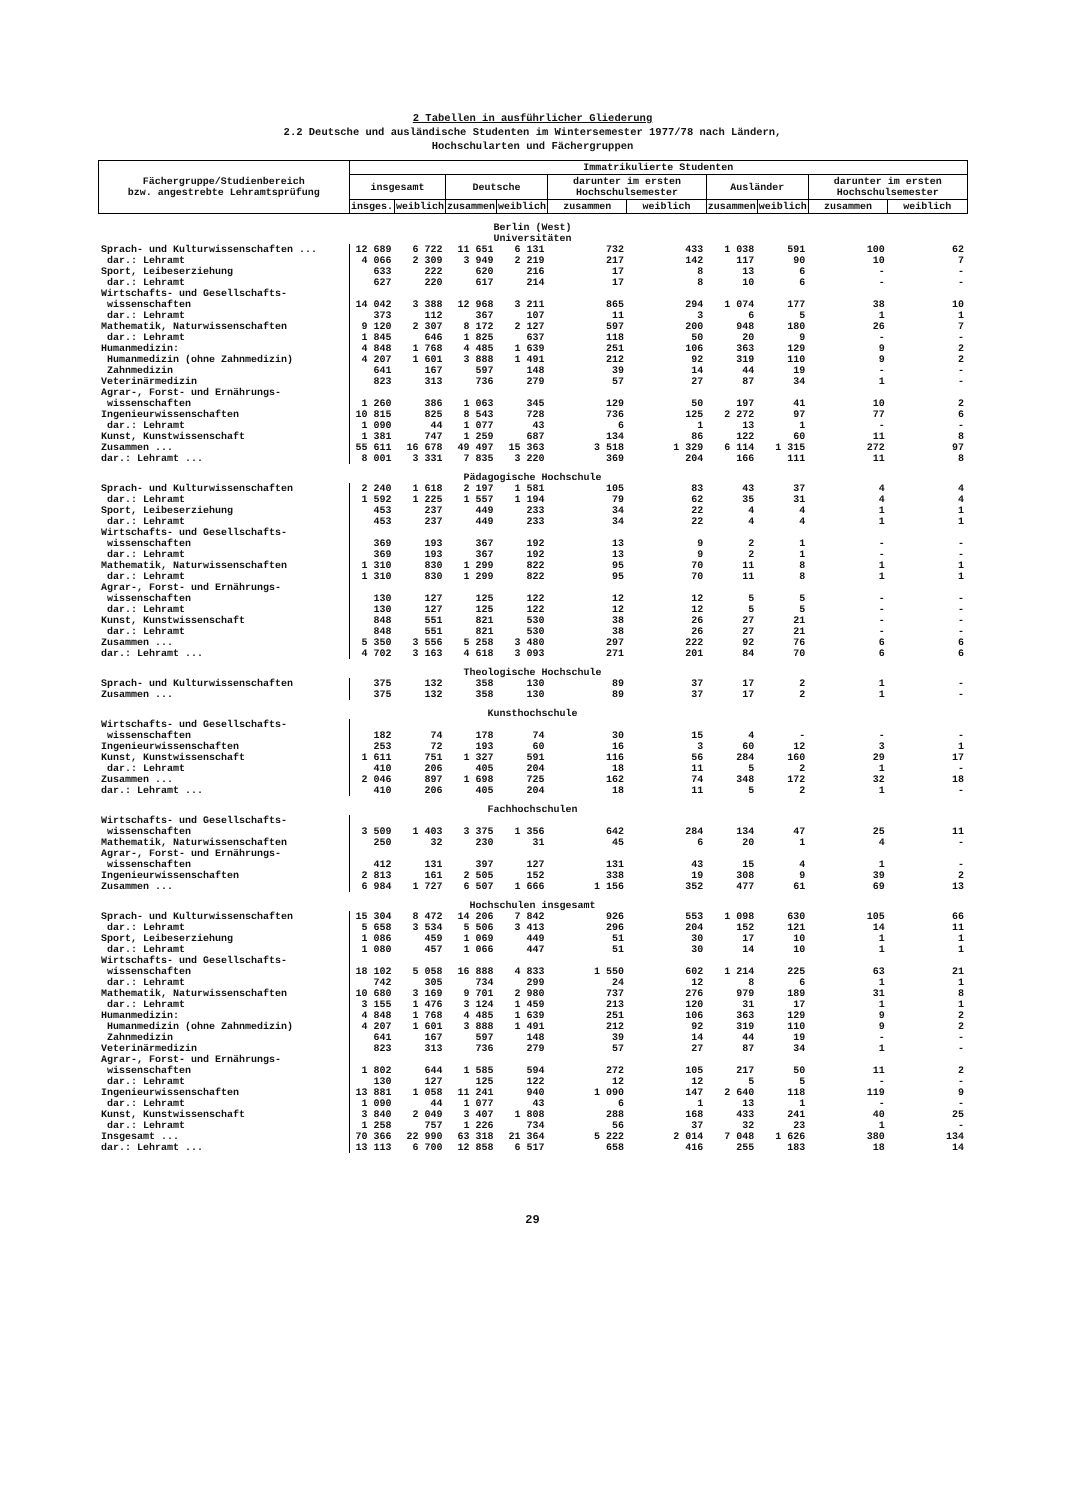2 Tabellen in ausführlicher Gliederung
2.2 Deutsche und ausländische Studenten im Wintersemester 1977/78 nach Ländern,
Hochschularten und Fächergruppen
| Fächergruppe/Studienbereich bzw. angestrebte Lehramtsprüfung | Immatrikulierte Studenten | | | | | | | | | |
| --- | --- | --- | --- | --- | --- | --- | --- | --- | --- | --- |
| | insgesamt | | Deutsche | | darunter im ersten Hochschulsemester | | Ausländer | | darunter im ersten Hochschulsemester | |
| | insges. | weiblich | zusammen | weiblich | zusammen | weiblich | zusammen | weiblich | zusammen | weiblich |
| Berlin (West) Universitäten | | | | | | | | | | |
| Sprach- und Kulturwissenschaften ... | 12 689 | 6 722 | 11 651 | 6 131 | 732 | 433 | 1 038 | 591 | 100 | 62 |
| dar.: Lehramt | 4 066 | 2 309 | 3 949 | 2 219 | 217 | 142 | 117 | 90 | 10 | 7 |
| Sport, Leibeserziehung | 633 | 222 | 620 | 216 | 17 | 8 | 13 | 6 | - | - |
| dar.: Lehramt | 627 | 220 | 617 | 214 | 17 | 8 | 10 | 6 | - | - |
| Wirtschafts- und Gesellschafts- wissenschaften | 14 042 | 3 388 | 12 968 | 3 211 | 865 | 294 | 1 074 | 177 | 38 | 10 |
| dar.: Lehramt | 373 | 112 | 367 | 107 | 11 | 3 | 6 | 5 | 1 | 1 |
| Mathematik, Naturwissenschaften | 9 120 | 2 307 | 8 172 | 2 127 | 597 | 200 | 948 | 180 | 26 | 7 |
| dar.: Lehramt | 1 845 | 646 | 1 825 | 637 | 118 | 50 | 20 | 9 | - | - |
| Humanmedizin: | 4 848 | 1 768 | 4 485 | 1 639 | 251 | 106 | 363 | 129 | 9 | 2 |
| Humanmedizin (ohne Zahnmedizin) | 4 207 | 1 601 | 3 888 | 1 491 | 212 | 92 | 319 | 110 | 9 | 2 |
| Zahnmedizin | 641 | 167 | 597 | 148 | 39 | 14 | 44 | 19 | - | - |
| Veterinärmedizin | 823 | 313 | 736 | 279 | 57 | 27 | 87 | 34 | 1 | - |
| Agrar-, Forst- und Ernährungs- wissenschaften | 1 260 | 386 | 1 063 | 345 | 129 | 50 | 197 | 41 | 10 | 2 |
| Ingenieurwissenschaften | 10 815 | 825 | 8 543 | 728 | 736 | 125 | 2 272 | 97 | 77 | 6 |
| dar.: Lehramt | 1 090 | 44 | 1 077 | 43 | 6 | 1 | 13 | 1 | - | - |
| Kunst, Kunstwissenschaft | 1 381 | 747 | 1 259 | 687 | 134 | 86 | 122 | 60 | 11 | 8 |
| Zusammen ... | 55 611 | 16 678 | 49 497 | 15 363 | 3 518 | 1 329 | 6 114 | 1 315 | 272 | 97 |
| dar.: Lehramt ... | 8 001 | 3 331 | 7 835 | 3 220 | 369 | 204 | 166 | 111 | 11 | 8 |
| Pädagogische Hochschule | | | | | | | | | | |
| Sprach- und Kulturwissenschaften | 2 240 | 1 618 | 2 197 | 1 581 | 105 | 83 | 43 | 37 | 4 | 4 |
| dar.: Lehramt | 1 592 | 1 225 | 1 557 | 1 194 | 79 | 62 | 35 | 31 | 4 | 4 |
| Sport, Leibeserziehung | 453 | 237 | 449 | 233 | 34 | 22 | 4 | 4 | 1 | 1 |
| dar.: Lehramt | 453 | 237 | 449 | 233 | 34 | 22 | 4 | 4 | 1 | 1 |
| Wirtschafts- und Gesellschafts- wissenschaften | 369 | 193 | 367 | 192 | 13 | 9 | 2 | 1 | - | - |
| dar.: Lehramt | 369 | 193 | 367 | 192 | 13 | 9 | 2 | 1 | - | - |
| Mathematik, Naturwissenschaften | 1 310 | 830 | 1 299 | 822 | 95 | 70 | 11 | 8 | 1 | 1 |
| dar.: Lehramt | 1 310 | 830 | 1 299 | 822 | 95 | 70 | 11 | 8 | 1 | 1 |
| Agrar-, Forst- und Ernährungs- wissenschaften | 130 | 127 | 125 | 122 | 12 | 12 | 5 | 5 | - | - |
| dar.: Lehramt | 130 | 127 | 125 | 122 | 12 | 12 | 5 | 5 | - | - |
| Kunst, Kunstwissenschaft | 848 | 551 | 821 | 530 | 38 | 26 | 27 | 21 | - | - |
| dar.: Lehramt | 848 | 551 | 821 | 530 | 38 | 26 | 27 | 21 | - | - |
| Zusammen ... | 5 350 | 3 556 | 5 258 | 3 480 | 297 | 222 | 92 | 76 | 6 | 6 |
| dar.: Lehramt ... | 4 702 | 3 163 | 4 618 | 3 093 | 271 | 201 | 84 | 70 | 6 | 6 |
| Theologische Hochschule | | | | | | | | | | |
| Sprach- und Kulturwissenschaften | 375 | 132 | 358 | 130 | 89 | 37 | 17 | 2 | 1 | - |
| Zusammen ... | 375 | 132 | 358 | 130 | 89 | 37 | 17 | 2 | 1 | - |
| Kunsthochschule | | | | | | | | | | |
| Wirtschafts- und Gesellschafts- wissenschaften | 182 | 74 | 178 | 74 | 30 | 15 | 4 | - | - | - |
| Ingenieurwissenschaften | 253 | 72 | 193 | 60 | 16 | 3 | 60 | 12 | 3 | 1 |
| Kunst, Kunstwissenschaft | 1 611 | 751 | 1 327 | 591 | 116 | 56 | 284 | 160 | 29 | 17 |
| dar.: Lehramt | 410 | 206 | 405 | 204 | 18 | 11 | 5 | 2 | 1 | - |
| Zusammen ... | 2 046 | 897 | 1 698 | 725 | 162 | 74 | 348 | 172 | 32 | 18 |
| dar.: Lehramt ... | 410 | 206 | 405 | 204 | 18 | 11 | 5 | 2 | 1 | - |
| Fachhochschulen | | | | | | | | | | |
| Wirtschafts- und Gesellschafts- wissenschaften | 3 509 | 1 403 | 3 375 | 1 356 | 642 | 284 | 134 | 47 | 25 | 11 |
| Mathematik, Naturwissenschaften | 250 | 32 | 230 | 31 | 45 | 6 | 20 | 1 | 4 | - |
| Agrar-, Forst- und Ernährungs- wissenschaften | 412 | 131 | 397 | 127 | 131 | 43 | 15 | 4 | 1 | - |
| Ingenieurwissenschaften | 2 813 | 161 | 2 505 | 152 | 338 | 19 | 308 | 9 | 39 | 2 |
| Zusammen ... | 6 984 | 1 727 | 6 507 | 1 666 | 1 156 | 352 | 477 | 61 | 69 | 13 |
| Hochschulen insgesamt | | | | | | | | | | |
| Sprach- und Kulturwissenschaften | 15 304 | 8 472 | 14 206 | 7 842 | 926 | 553 | 1 098 | 630 | 105 | 66 |
| dar.: Lehramt | 5 658 | 3 534 | 5 506 | 3 413 | 296 | 204 | 152 | 121 | 14 | 11 |
| Sport, Leibeserziehung | 1 086 | 459 | 1 069 | 449 | 51 | 30 | 17 | 10 | 1 | 1 |
| dar.: Lehramt | 1 080 | 457 | 1 066 | 447 | 51 | 30 | 14 | 10 | 1 | 1 |
| Wirtschafts- und Gesellschafts- wissenschaften | 18 102 | 5 058 | 16 888 | 4 833 | 1 550 | 602 | 1 214 | 225 | 63 | 21 |
| dar.: Lehramt | 742 | 305 | 734 | 299 | 24 | 12 | 8 | 6 | 1 | 1 |
| Mathematik, Naturwissenschaften | 10 680 | 3 169 | 9 701 | 2 980 | 737 | 276 | 979 | 189 | 31 | 8 |
| dar.: Lehramt | 3 155 | 1 476 | 3 124 | 1 459 | 213 | 120 | 31 | 17 | 1 | 1 |
| Humanmedizin: | 4 848 | 1 768 | 4 485 | 1 639 | 251 | 106 | 363 | 129 | 9 | 2 |
| Humanmedizin (ohne Zahnmedizin) | 4 207 | 1 601 | 3 888 | 1 491 | 212 | 92 | 319 | 110 | 9 | 2 |
| Zahnmedizin | 641 | 167 | 597 | 148 | 39 | 14 | 44 | 19 | - | - |
| Veterinärmedizin | 823 | 313 | 736 | 279 | 57 | 27 | 87 | 34 | 1 | - |
| Agrar-, Forst- und Ernährungs- wissenschaften | 1 802 | 644 | 1 585 | 594 | 272 | 105 | 217 | 50 | 11 | 2 |
| dar.: Lehramt | 130 | 127 | 125 | 122 | 12 | 12 | 5 | 5 | - | - |
| Ingenieurwissenschaften | 13 881 | 1 058 | 11 241 | 940 | 1 090 | 147 | 2 640 | 118 | 119 | 9 |
| dar.: Lehramt | 1 090 | 44 | 1 077 | 43 | 6 | 1 | 13 | 1 | - | - |
| Kunst, Kunstwissenschaft | 3 840 | 2 049 | 3 407 | 1 808 | 288 | 168 | 433 | 241 | 40 | 25 |
| dar.: Lehramt | 1 258 | 757 | 1 226 | 734 | 56 | 37 | 32 | 23 | 1 | - |
| Insgesamt ... | 70 366 | 22 990 | 63 318 | 21 364 | 5 222 | 2 014 | 7 048 | 1 626 | 380 | 134 |
| dar.: Lehramt ... | 13 113 | 6 700 | 12 858 | 6 517 | 658 | 416 | 255 | 183 | 18 | 14 |
29